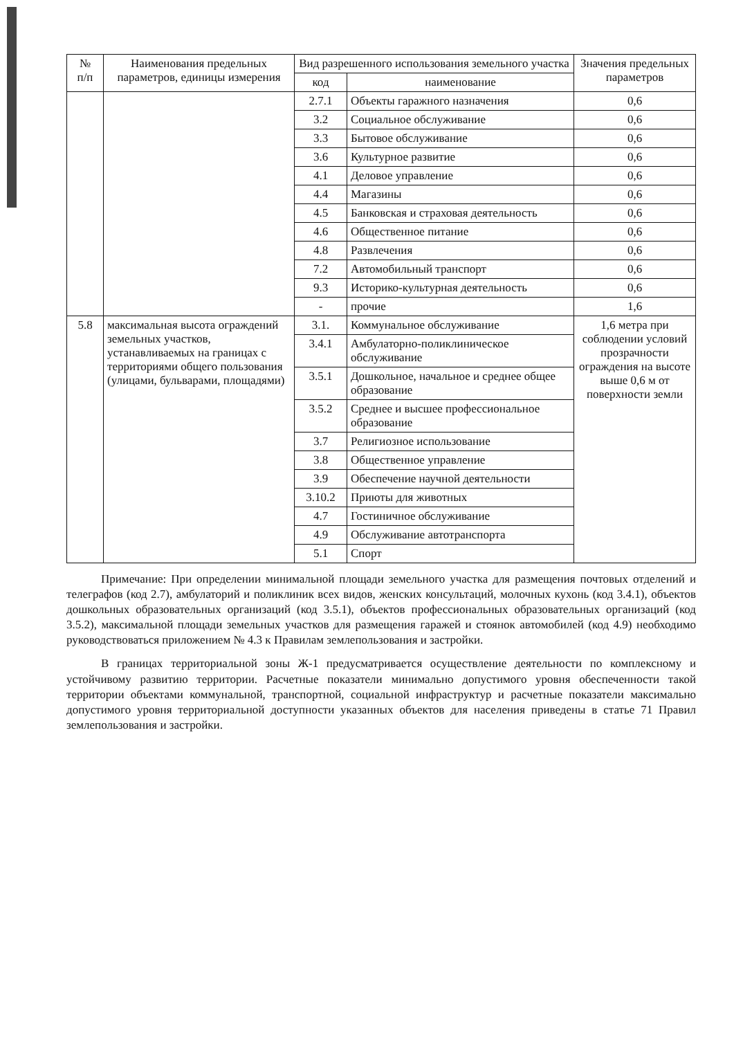| № п/п | Наименования предельных параметров, единицы измерения | Вид разрешенного использования земельного участка | | Значения предельных параметров |
| --- | --- | --- | --- | --- |
| | | код | наименование | |
| | | 2.7.1 | Объекты гаражного назначения | 0,6 |
| | | 3.2 | Социальное обслуживание | 0,6 |
| | | 3.3 | Бытовое обслуживание | 0,6 |
| | | 3.6 | Культурное развитие | 0,6 |
| | | 4.1 | Деловое управление | 0,6 |
| | | 4.4 | Магазины | 0,6 |
| | | 4.5 | Банковская и страховая деятельность | 0,6 |
| | | 4.6 | Общественное питание | 0,6 |
| | | 4.8 | Развлечения | 0,6 |
| | | 7.2 | Автомобильный транспорт | 0,6 |
| | | 9.3 | Историко-культурная деятельность | 0,6 |
| | | - | прочие | 1,6 |
| 5.8 | максимальная высота ограждений земельных участков, устанавливаемых на границах с территориями общего пользования (улицами, бульварами, площадями) | 3.1. | Коммунальное обслуживание | 1,6 метра при соблюдении условий прозрачности ограждения на высоте выше 0,6 м от поверхности земли |
| | | 3.4.1 | Амбулаторно-поликлиническое обслуживание | |
| | | 3.5.1 | Дошкольное, начальное и среднее общее образование | |
| | | 3.5.2 | Среднее и высшее профессиональное образование | |
| | | 3.7 | Религиозное использование | |
| | | 3.8 | Общественное управление | |
| | | 3.9 | Обеспечение научной деятельности | |
| | | 3.10.2 | Приюты для животных | |
| | | 4.7 | Гостиничное обслуживание | |
| | | 4.9 | Обслуживание автотранспорта | |
| | | 5.1 | Спорт | |
Примечание: При определении минимальной площади земельного участка для размещения почтовых отделений и телеграфов (код 2.7), амбулаторий и поликлиник всех видов, женских консультаций, молочных кухонь (код 3.4.1), объектов дошкольных образовательных организаций (код 3.5.1), объектов профессиональных образовательных организаций (код 3.5.2), максимальной площади земельных участков для размещения гаражей и стоянок автомобилей (код 4.9) необходимо руководствоваться приложением № 4.3 к Правилам землепользования и застройки.
В границах территориальной зоны Ж-1 предусматривается осуществление деятельности по комплексному и устойчивому развитию территории. Расчетные показатели минимально допустимого уровня обеспеченности такой территории объектами коммунальной, транспортной, социальной инфраструктур и расчетные показатели максимально допустимого уровня территориальной доступности указанных объектов для населения приведены в статье 71 Правил землепользования и застройки.